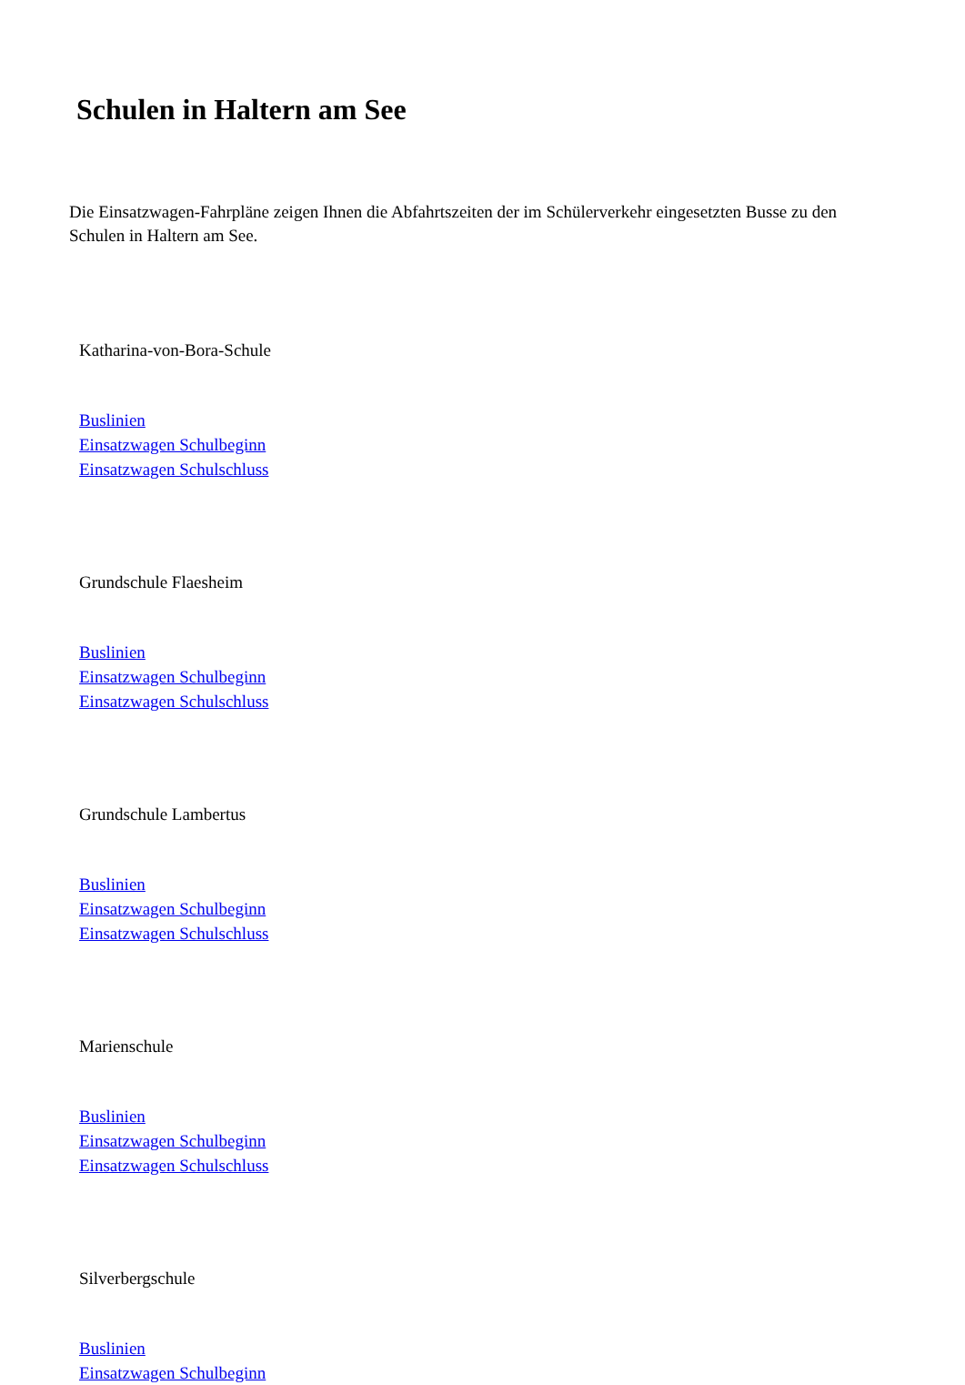Schulen in Haltern am See
Die Einsatzwagen-Fahrpläne zeigen Ihnen die Abfahrtszeiten der im Schülerverkehr eingesetzten Busse zu den Schulen in Haltern am See.
Katharina-von-Bora-Schule
Buslinien
Einsatzwagen Schulbeginn
Einsatzwagen Schulschluss
Grundschule Flaesheim
Buslinien
Einsatzwagen Schulbeginn
Einsatzwagen Schulschluss
Grundschule Lambertus
Buslinien
Einsatzwagen Schulbeginn
Einsatzwagen Schulschluss
Marienschule
Buslinien
Einsatzwagen Schulbeginn
Einsatzwagen Schulschluss
Silverbergschule
Buslinien
Einsatzwagen Schulbeginn